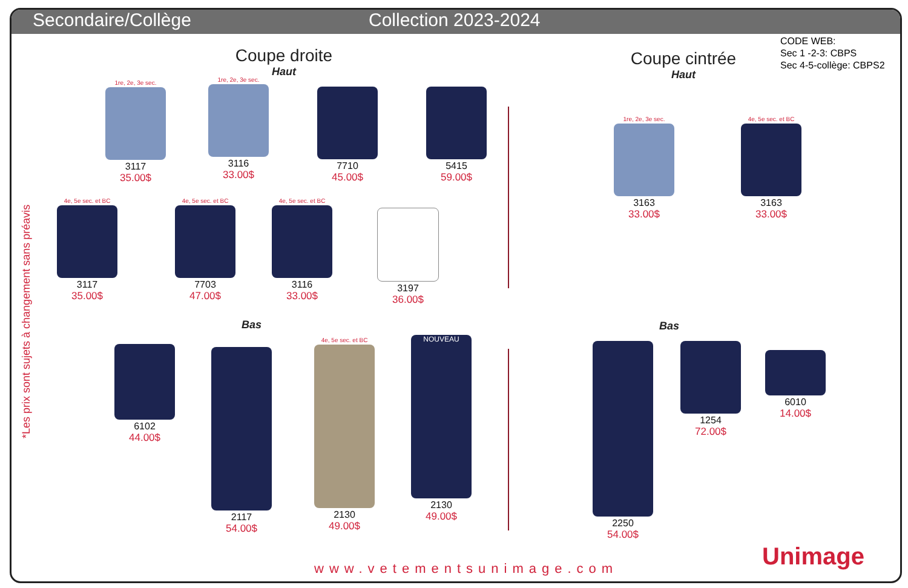Secondaire/Collège Collection 2023-2024
*Les prix sont sujets à changement sans préavis
Coupe droite
Haut
Coupe cintrée
Haut
CODE WEB:
Sec 1 -2-3: CBPS
Sec 4-5-collège: CBPS2
1re, 2e, 3e sec.
3117
35.00$
1re, 2e, 3e sec.
3116
33.00$
7710
45.00$
5415
59.00$
4e, 5e sec. et BC
3117
35.00$
4e, 5e sec. et BC
7703
47.00$
4e, 5e sec. et BC
3116
33.00$
3197
36.00$
1re, 2e, 3e sec.
3163
33.00$
4e, 5e sec. et BC
3163
33.00$
Bas Bas
6102
44.00$
2117
54.00$
4e, 5e sec. et BC
2130
49.00$
NOUVEAU
2130
49.00$
2250
54.00$
1254
72.00$
6010
14.00$
www.vetementsunimage.com Unimage